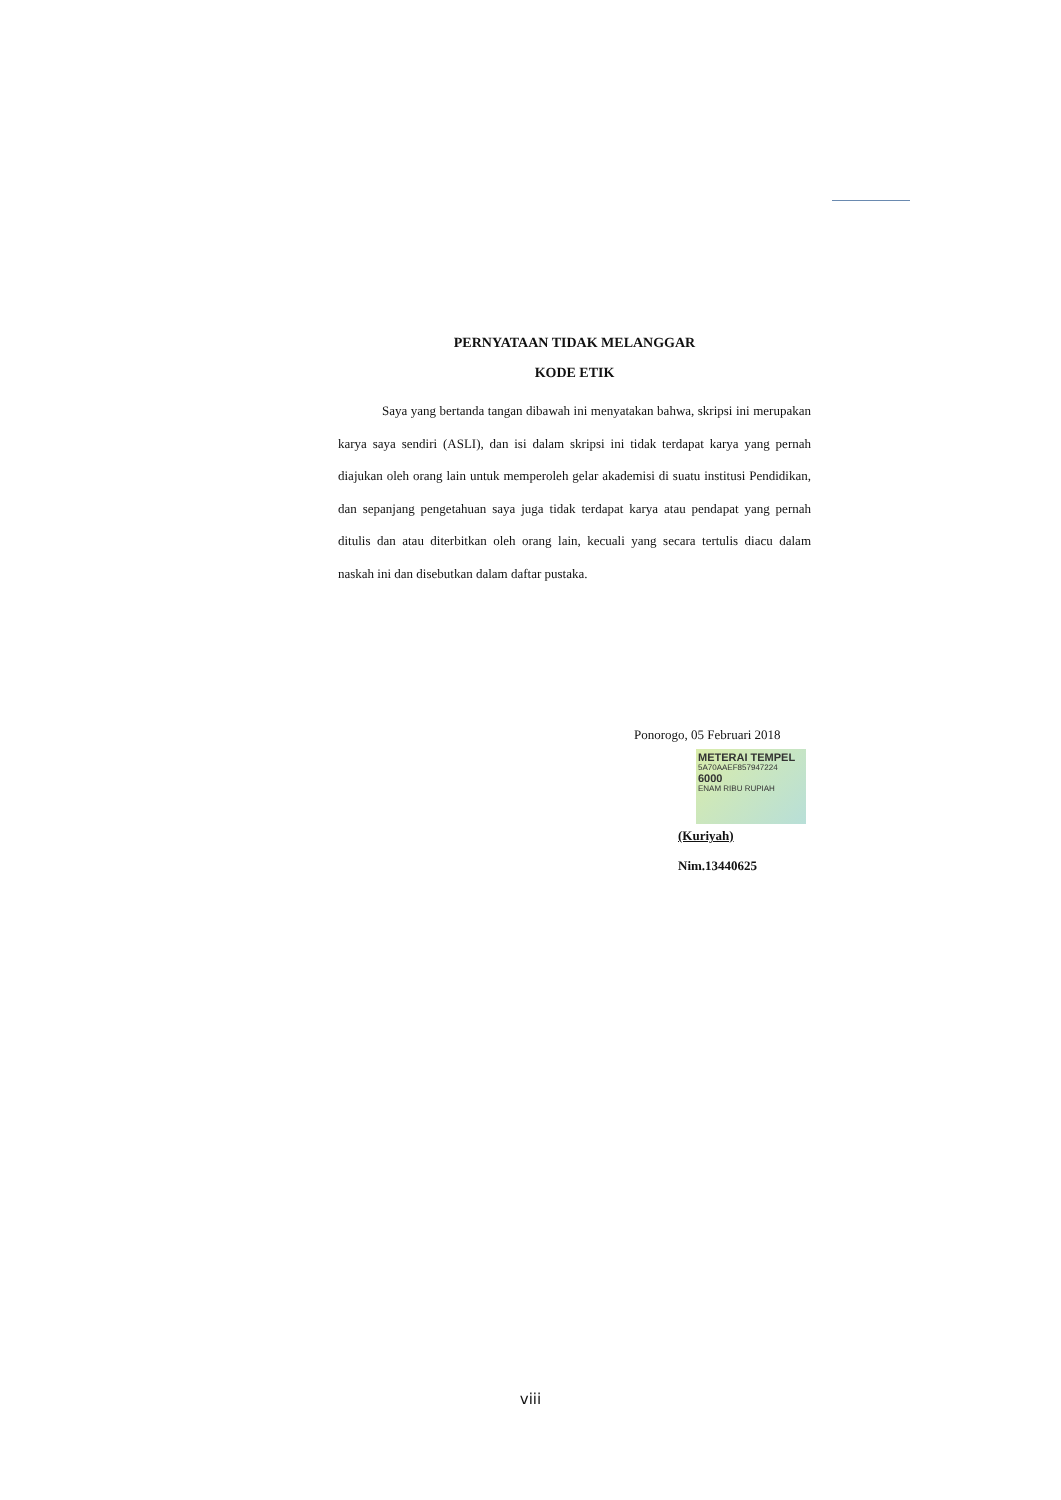PERNYATAAN TIDAK MELANGGAR
KODE ETIK
Saya yang bertanda tangan dibawah ini menyatakan bahwa, skripsi ini merupakan karya saya sendiri (ASLI), dan isi dalam skripsi ini tidak terdapat karya yang pernah diajukan oleh orang lain untuk memperoleh gelar akademisi di suatu institusi Pendidikan, dan sepanjang pengetahuan saya juga tidak terdapat karya atau pendapat yang pernah ditulis dan atau diterbitkan oleh orang lain, kecuali yang secara tertulis diacu dalam naskah ini dan disebutkan dalam daftar pustaka.
Ponorogo, 05 Februari 2018
METERAI TEMPEL
5A70AAEF857947224
6000
ENAM RIBU RUPIAH
(Kuriyah)
Nim.13440625
viii